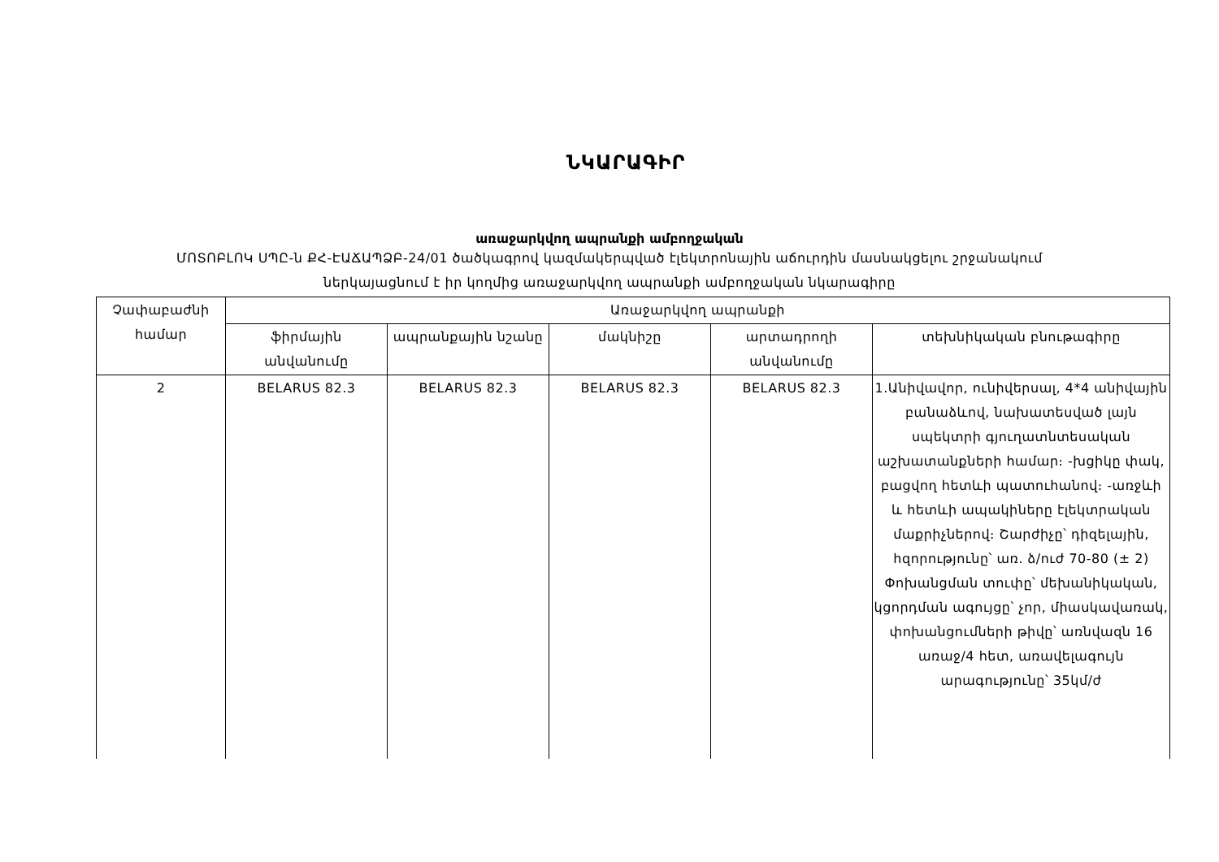ՆԿԱՐԱԳԻՐ
առաջարկվող ապրանքի ամբողջական
ՄՈՏՈԲԼՈԿ ՍՊԸ-ն ՔՀ-ԷԱՃԱՊՁԲ-24/01 ծածկագրով կազմակերպված էլեկտրոնային աճուրդին մասնակցելու շրջանակում
ներկայացնում է իր կողմից առաջարկվող ապրանքի ամբողջական նկարագիրը
| Չափաբաժնի համար | Առաջարկվող ապրանքի | | | | |
| --- | --- | --- | --- | --- | --- |
| | ֆիրմային անվանումը | ապրանքային նշանը | մակնիշը | արտադրողի անվանումը | տեխնիկական բնութագիրը |
| 2 | BELARUS 82.3 | BELARUS 82.3 | BELARUS 82.3 | BELARUS 82.3 | 1.Անիվավոր, ունիվերսալ, 4*4 անիվային բանաձևով, նախատեսված լայն սպեկտրի գյուղատնտեսական աշխատանքների համար։ -խցիկը փակ, բացվող հետևի պատուհանով։ -առջևի և հետևի ապակիները էլեկտրական մաքրիչներով։ Շարժիչը՝ դիզելային, հզորությունը՝ առ. ձ/ուժ 70-80 (± 2) Փոխանցման տուփը՝ մեխանիկական, կցորդման ագույցը՝ չոր, միասկավառակ, փոխանցումների թիվը՝ առնվազն 16 առաջ/4 հետ, առավելագույն արագությունը՝ 35կմ/ժ |